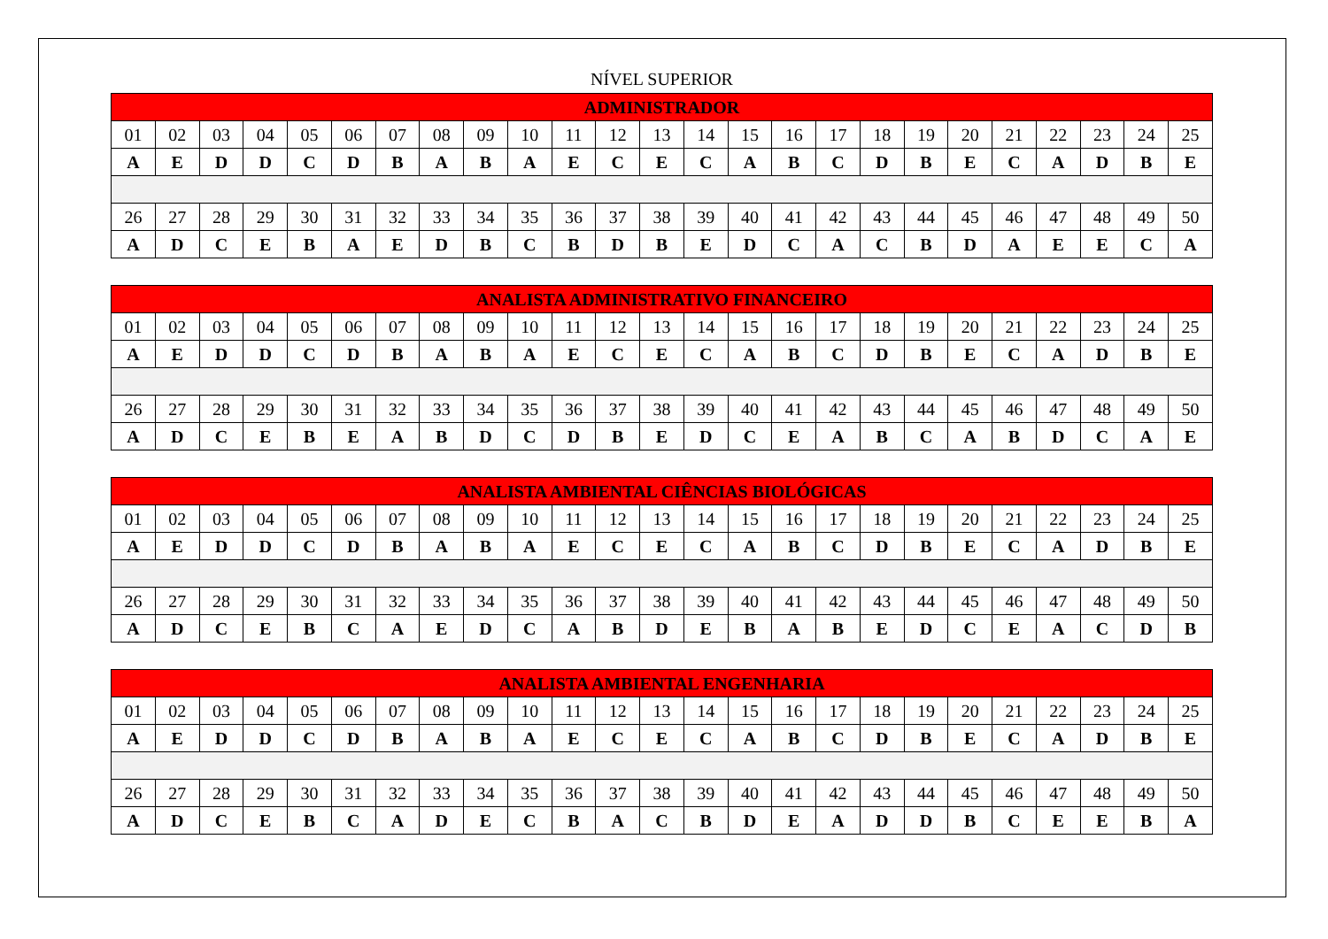NÍVEL SUPERIOR
| ADMINISTRADOR | | | | | | | | | | | | | | | | | | | | | | | | |
| --- | --- | --- | --- | --- | --- | --- | --- | --- | --- | --- | --- | --- | --- | --- | --- | --- | --- | --- | --- | --- | --- | --- | --- | --- |
| 01 | 02 | 03 | 04 | 05 | 06 | 07 | 08 | 09 | 10 | 11 | 12 | 13 | 14 | 15 | 16 | 17 | 18 | 19 | 20 | 21 | 22 | 23 | 24 | 25 |
| A | E | D | D | C | D | B | A | B | A | E | C | E | C | A | B | C | D | B | E | C | A | D | B | E |
| 26 | 27 | 28 | 29 | 30 | 31 | 32 | 33 | 34 | 35 | 36 | 37 | 38 | 39 | 40 | 41 | 42 | 43 | 44 | 45 | 46 | 47 | 48 | 49 | 50 |
| A | D | C | E | B | A | E | D | B | C | B | D | B | E | D | C | A | C | B | D | A | E | E | C | A |
| ANALISTA ADMINISTRATIVO FINANCEIRO | | | | | | | | | | | | | | | | | | | | | | | | |
| --- | --- | --- | --- | --- | --- | --- | --- | --- | --- | --- | --- | --- | --- | --- | --- | --- | --- | --- | --- | --- | --- | --- | --- | --- |
| 01 | 02 | 03 | 04 | 05 | 06 | 07 | 08 | 09 | 10 | 11 | 12 | 13 | 14 | 15 | 16 | 17 | 18 | 19 | 20 | 21 | 22 | 23 | 24 | 25 |
| A | E | D | D | C | D | B | A | B | A | E | C | E | C | A | B | C | D | B | E | C | A | D | B | E |
| 26 | 27 | 28 | 29 | 30 | 31 | 32 | 33 | 34 | 35 | 36 | 37 | 38 | 39 | 40 | 41 | 42 | 43 | 44 | 45 | 46 | 47 | 48 | 49 | 50 |
| A | D | C | E | B | E | A | B | D | C | D | B | E | D | C | E | A | B | C | A | B | D | C | A | E |
| ANALISTA AMBIENTAL CIÊNCIAS BIOLÓGICAS | | | | | | | | | | | | | | | | | | | | | | | | |
| --- | --- | --- | --- | --- | --- | --- | --- | --- | --- | --- | --- | --- | --- | --- | --- | --- | --- | --- | --- | --- | --- | --- | --- | --- |
| 01 | 02 | 03 | 04 | 05 | 06 | 07 | 08 | 09 | 10 | 11 | 12 | 13 | 14 | 15 | 16 | 17 | 18 | 19 | 20 | 21 | 22 | 23 | 24 | 25 |
| A | E | D | D | C | D | B | A | B | A | E | C | E | C | A | B | C | D | B | E | C | A | D | B | E |
| 26 | 27 | 28 | 29 | 30 | 31 | 32 | 33 | 34 | 35 | 36 | 37 | 38 | 39 | 40 | 41 | 42 | 43 | 44 | 45 | 46 | 47 | 48 | 49 | 50 |
| A | D | C | E | B | C | A | E | D | C | A | B | D | E | B | A | B | E | D | C | E | A | C | D | B |
| ANALISTA AMBIENTAL ENGENHARIA | | | | | | | | | | | | | | | | | | | | | | | | |
| --- | --- | --- | --- | --- | --- | --- | --- | --- | --- | --- | --- | --- | --- | --- | --- | --- | --- | --- | --- | --- | --- | --- | --- | --- |
| 01 | 02 | 03 | 04 | 05 | 06 | 07 | 08 | 09 | 10 | 11 | 12 | 13 | 14 | 15 | 16 | 17 | 18 | 19 | 20 | 21 | 22 | 23 | 24 | 25 |
| A | E | D | D | C | D | B | A | B | A | E | C | E | C | A | B | C | D | B | E | C | A | D | B | E |
| 26 | 27 | 28 | 29 | 30 | 31 | 32 | 33 | 34 | 35 | 36 | 37 | 38 | 39 | 40 | 41 | 42 | 43 | 44 | 45 | 46 | 47 | 48 | 49 | 50 |
| A | D | C | E | B | C | A | D | E | C | B | A | C | B | D | E | A | D | D | B | C | E | E | B | A |